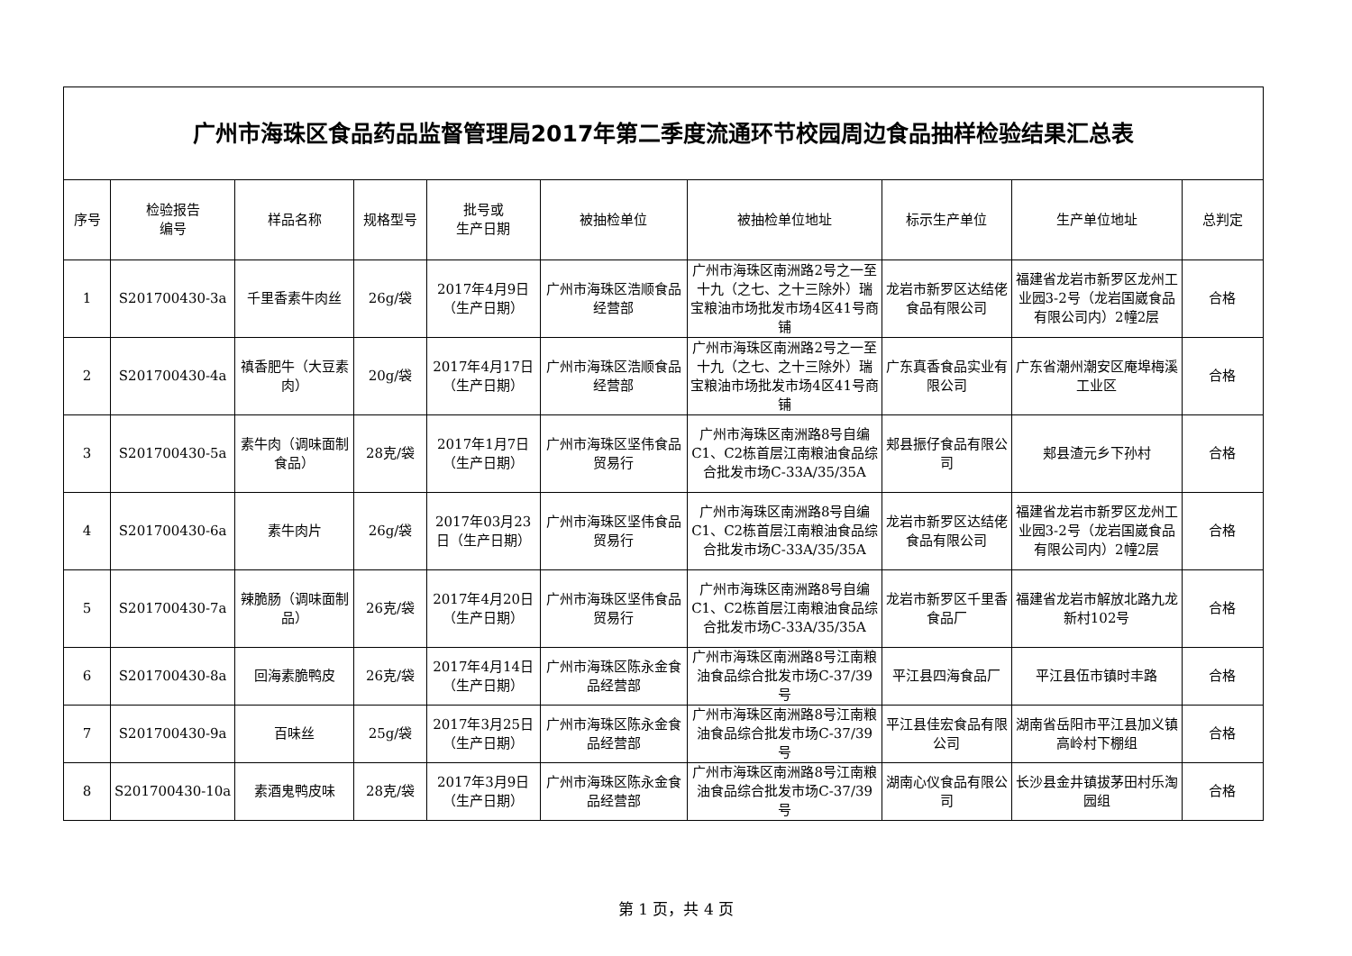| 广州市海珠区食品药品监督管理局2017年第二季度流通环节校园周边食品抽样检验结果汇总表 | | | | | | | | | |
| 序号 | 检验报告 编号 | 样品名称 | 规格型号 | 批号或 生产日期 | 被抽检单位 | 被抽检单位地址 | 标示生产单位 | 生产单位地址 | 总判定 |
| 1 | S201700430-3a | 千里香素牛肉丝 | 26g/袋 | 2017年4月9日（生产日期） | 广州市海珠区浩顺食品经营部 | 广州市海珠区南洲路2号之一至十九（之七、之十三除外）瑞宝粮油市场批发市场4区41号商铺 | 龙岩市新罗区达结佬食品有限公司 | 福建省龙岩市新罗区龙州工业园3-2号（龙岩国崴食品有限公司内）2幢2层 | 合格 |
| 2 | S201700430-4a | 禛香肥牛（大豆素肉） | 20g/袋 | 2017年4月17日（生产日期） | 广州市海珠区浩顺食品经营部 | 广州市海珠区南洲路2号之一至十九（之七、之十三除外）瑞宝粮油市场批发市场4区41号商铺 | 广东真香食品实业有限公司 | 广东省潮州潮安区庵埠梅溪工业区 | 合格 |
| 3 | S201700430-5a | 素牛肉（调味面制食品） | 28克/袋 | 2017年1月7日（生产日期） | 广州市海珠区坚伟食品贸易行 | 广州市海珠区南洲路8号自编C1、C2栋首层江南粮油食品综合批发市场C-33A/35/35A | 郏县振仔食品有限公司 | 郏县渣元乡下孙村 | 合格 |
| 4 | S201700430-6a | 素牛肉片 | 26g/袋 | 2017年03月23日（生产日期） | 广州市海珠区坚伟食品贸易行 | 广州市海珠区南洲路8号自编C1、C2栋首层江南粮油食品综合批发市场C-33A/35/35A | 龙岩市新罗区达结佬食品有限公司 | 福建省龙岩市新罗区龙州工业园3-2号（龙岩国崴食品有限公司内）2幢2层 | 合格 |
| 5 | S201700430-7a | 辣脆肠（调味面制品） | 26克/袋 | 2017年4月20日（生产日期） | 广州市海珠区坚伟食品贸易行 | 广州市海珠区南洲路8号自编C1、C2栋首层江南粮油食品综合批发市场C-33A/35/35A | 龙岩市新罗区千里香食品厂 | 福建省龙岩市解放北路九龙新村102号 | 合格 |
| 6 | S201700430-8a | 回海素脆鸭皮 | 26克/袋 | 2017年4月14日（生产日期） | 广州市海珠区陈永金食品经营部 | 广州市海珠区南洲路8号江南粮油食品综合批发市场C-37/39号 | 平江县四海食品厂 | 平江县伍市镇时丰路 | 合格 |
| 7 | S201700430-9a | 百味丝 | 25g/袋 | 2017年3月25日（生产日期） | 广州市海珠区陈永金食品经营部 | 广州市海珠区南洲路8号江南粮油食品综合批发市场C-37/39号 | 平江县佳宏食品有限公司 | 湖南省岳阳市平江县加义镇高岭村下棚组 | 合格 |
| 8 | S201700430-10a | 素酒鬼鸭皮味 | 28克/袋 | 2017年3月9日（生产日期） | 广州市海珠区陈永金食品经营部 | 广州市海珠区南洲路8号江南粮油食品综合批发市场C-37/39号 | 湖南心仪食品有限公司 | 长沙县金井镇拔茅田村乐淘园组 | 合格 |
第 1 页，共 4 页